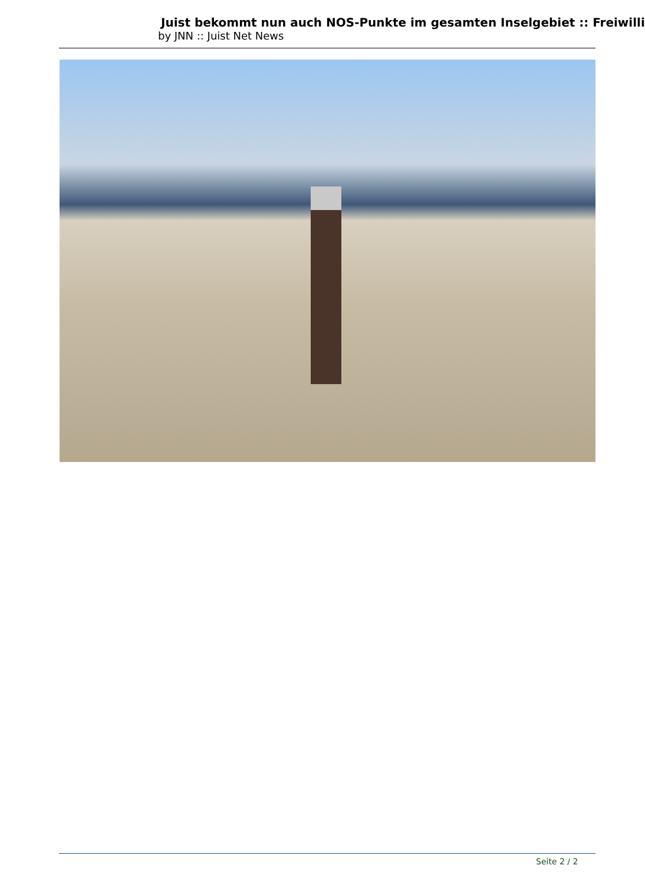Juist bekommt nun auch NOS-Punkte im gesamten Inselgebiet :: Freiwilli
by JNN :: Juist Net News
Seite 2 / 2